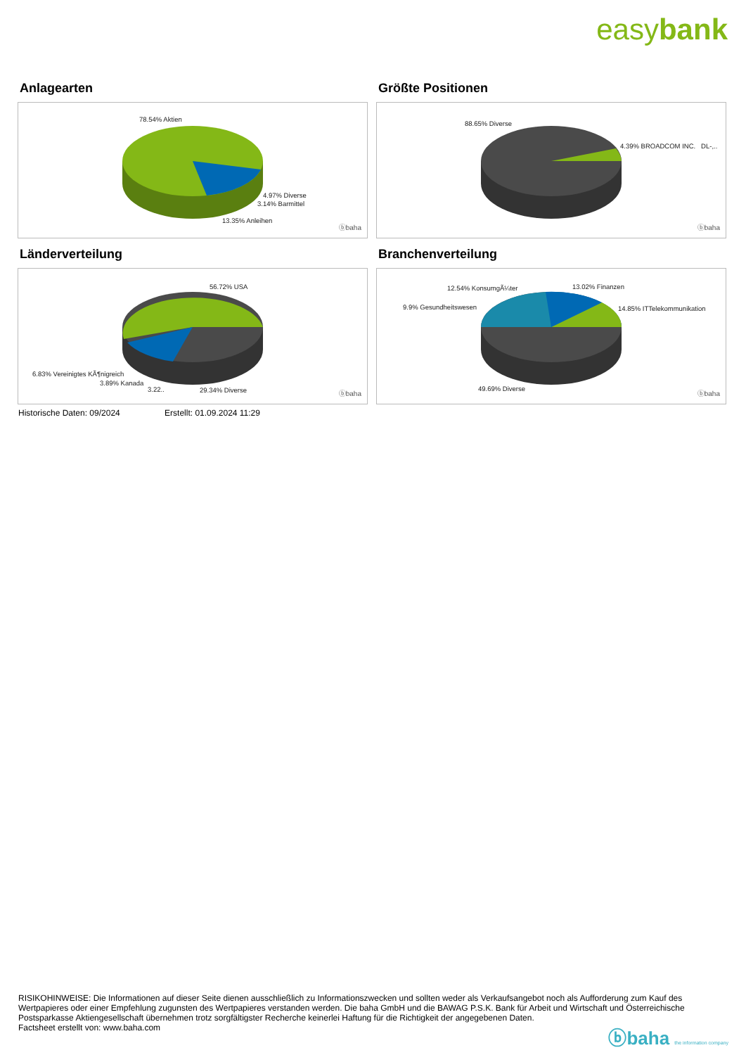easybank
Anlagearten
78.54% Aktien
4.97% Diverse
3.14% Barmittel
13.35% Anleihen
ⓑbaha
Größte Positionen
88.65% Diverse
4.39% BROADCOM INC. DL-,..
ⓑbaha
Länderverteilung
56.72% USA
6.83% Vereinigtes KÃ¶nigreich
3.89% Kanada
3.22.. 29.34% Diverse ⓑbaha
Branchenverteilung
12.54% KonsumgÃ¼ter 13.02% Finanzen
9.9% Gesundheitswesen 14.85% ITTelekommunikation
49.69% Diverse
ⓑbaha
Historische Daten: 09/2024 Erstellt: 01.09.2024 11:29
RISIKOHINWEISE: Die Informationen auf dieser Seite dienen ausschließlich zu Informationszwecken und sollten weder als Verkaufsangebot noch als Aufforderung zum Kauf des Wertpapieres oder einer Empfehlung zugunsten des Wertpapieres verstanden werden. Die baha GmbH und die BAWAG P.S.K. Bank für Arbeit und Wirtschaft und Österreichische Postsparkasse Aktiengesellschaft übernehmen trotz sorgfältigster Recherche keinerlei Haftung für die Richtigkeit der angegebenen Daten.
Factsheet erstellt von: www.baha.com
ⓑbaha the information company